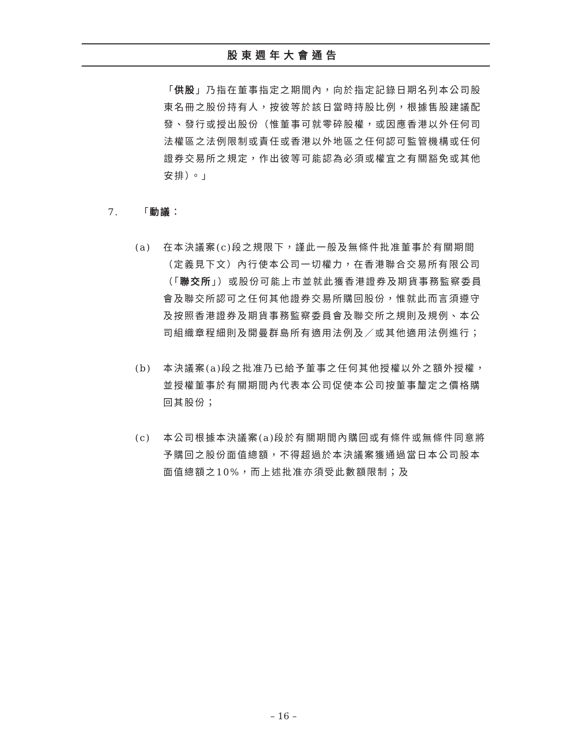股東週年大會通告
「供股」乃指在董事指定之期間內，向於指定記錄日期名列本公司股東名冊之股份持有人，按彼等於該日當時持股比例，根據售股建議配發、發行或授出股份（惟董事可就零碎股權，或因應香港以外任何司法權區之法例限制或責任或香港以外地區之任何認可監管機構或任何證券交易所之規定，作出彼等可能認為必須或權宜之有關豁免或其他安排）。」
7. 「動議：
(a) 在本決議案(c)段之規限下，謹此一般及無條件批准董事於有關期間（定義見下文）內行使本公司一切權力，在香港聯合交易所有限公司（「聯交所」）或股份可能上市並就此獲香港證券及期貨事務監察委員會及聯交所認可之任何其他證券交易所購回股份，惟就此而言須遵守及按照香港證券及期貨事務監察委員會及聯交所之規則及規例、本公司組織章程細則及開曼群島所有適用法例及／或其他適用法例進行；
(b) 本決議案(a)段之批准乃已給予董事之任何其他授權以外之額外授權，並授權董事於有關期間內代表本公司促使本公司按董事釐定之價格購回其股份；
(c) 本公司根據本決議案(a)段於有關期間內購回或有條件或無條件同意將予購回之股份面值總額，不得超過於本決議案獲通過當日本公司股本面值總額之10%，而上述批准亦須受此數額限制；及
– 16 –